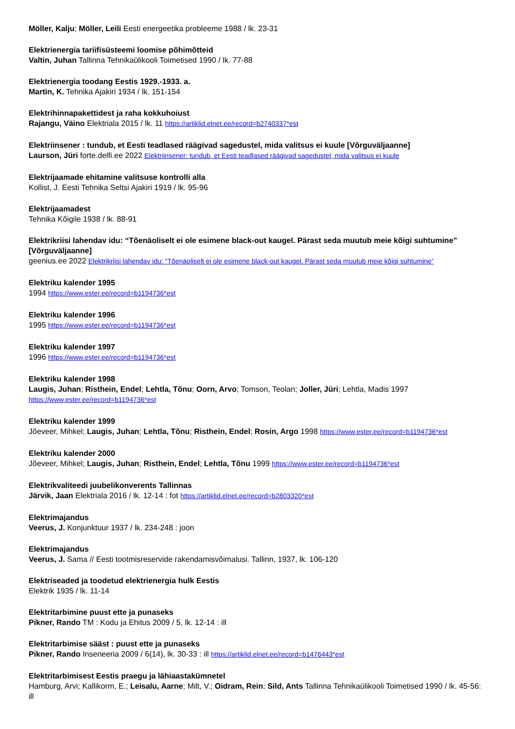Möller, Kalju; Möller, Leili Eesti energeetika probleeme 1988 / lk. 23-31
Elektrienergia tariifisüsteemi loomise põhimõtteid
Valtin, Juhan Tallinna Tehnikaülikooli Toimetised 1990 / lk. 77-88
Elektrienergia toodang Eestis 1929.-1933. a.
Martin, K. Tehnika Ajakiri 1934 / lk. 151-154
Elektrihinnapakettidest ja raha kokkuhoiust
Rajangu, Väino Elektriala 2015 / lk. 11 https://artiklid.elnet.ee/record=b2740337*est
Elektriinsener : tundub, et Eesti teadlased räägivad sagedustel, mida valitsus ei kuule [Võrguväljaanne]
Laurson, Jüri forte.delfi.ee 2022 Elektriinsener: tundub, et Eesti teadlased räägivad sagedustel, mida valitsus ei kuule
Elektrijaamade ehitamine valitsuse kontrolli alla
Kollist, J. Eesti Tehnika Seltsi Ajakiri 1919 / lk. 95-96
Elektrijaamadest
Tehnika Kõigile 1938 / lk. 88-91
Elektrikriisi lahendav idu: “Tõenäoliselt ei ole esimene black-out kaugel. Pärast seda muutub meie kõigi suhtumine” [Võrguväljaanne]
geenius.ee 2022 Elektrikriisi lahendav idu: “Tõenäoliselt ei ole esimene black-out kaugel. Pärast seda muutub meie kõigi suhtumine”
Elektriku kalender 1995
1994 https://www.ester.ee/record=b1194736*est
Elektriku kalender 1996
1995 https://www.ester.ee/record=b1194736*est
Elektriku kalender 1997
1996 https://www.ester.ee/record=b1194736*est
Elektriku kalender 1998
Laugis, Juhan; Risthein, Endel; Lehtla, Tõnu; Oorn, Arvo; Tomson, Teolan; Joller, Jüri; Lehtla, Madis 1997
https://www.ester.ee/record=b1194736*est
Elektriku kalender 1999
Jõeveer, Mihkel; Laugis, Juhan; Lehtla, Tõnu; Risthein, Endel; Rosin, Argo 1998 https://www.ester.ee/record=b1194736*est
Elektriku kalender 2000
Jõeveer, Mihkel; Laugis, Juhan; Risthein, Endel; Lehtla, Tõnu 1999 https://www.ester.ee/record=b1194736*est
Elektrikvaliteedi juubelikonverents Tallinnas
Järvik, Jaan Elektriala 2016 / lk. 12-14 : fot https://artiklid.elnet.ee/record=b2803320*est
Elektrimajandus
Veerus, J. Konjunktuur 1937 / lk. 234-248 : joon
Elektrimajandus
Veerus, J. Sama // Eesti tootmisreservide rakendamisvõimalusi. Tallinn, 1937, lk. 106-120
Elektriseaded ja toodetud elektrienergia hulk Eestis
Elektrik 1935 / lk. 11-14
Elektritarbimine puust ette ja punaseks
Pikner, Rando TM : Kodu ja Ehitus 2009 / 5, lk. 12-14 : ill
Elektritarbimise sääst : puust ette ja punaseks
Pikner, Rando Inseneeria 2009 / 6(14), lk. 30-33 : ill https://artiklid.elnet.ee/record=b1476443*est
Elektritarbimisest Eestis praegu ja lähiaastakümnetel
Hamburg, Arvi; Kallikorm, E.; Leisalu, Aarne; Milt, V.; Oidram, Rein; Sild, Ants Tallinna Tehnikaülikooli Toimetised 1990 / lk. 45-56: ill